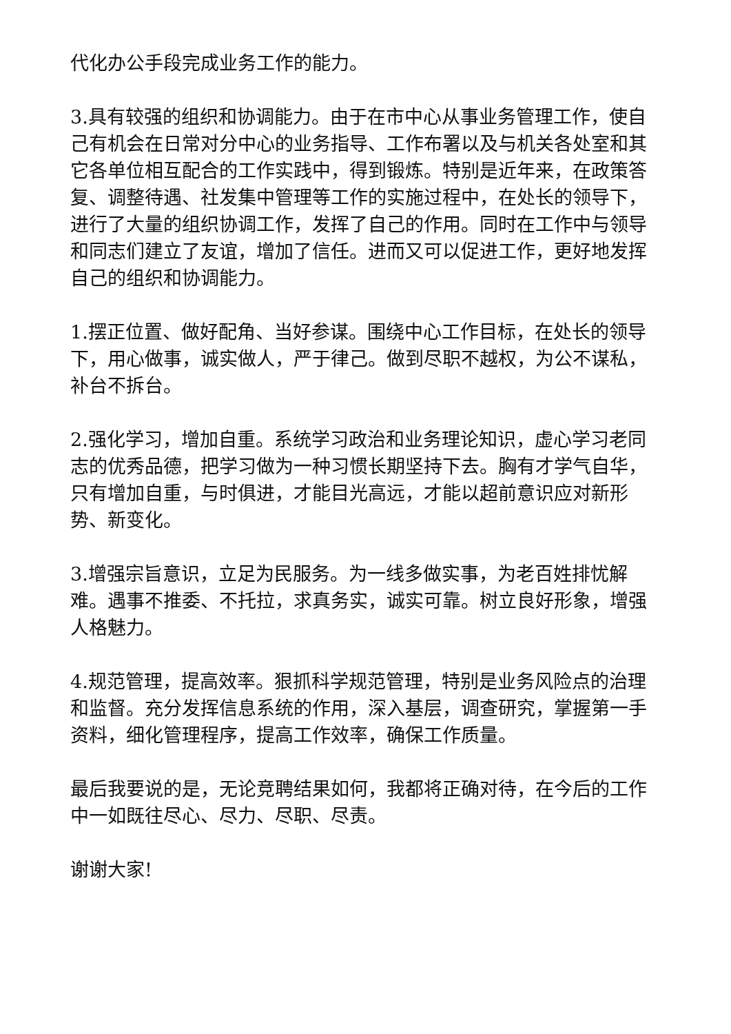代化办公手段完成业务工作的能力。
3.具有较强的组织和协调能力。由于在市中心从事业务管理工作，使自己有机会在日常对分中心的业务指导、工作布署以及与机关各处室和其它各单位相互配合的工作实践中，得到锻炼。特别是近年来，在政策答复、调整待遇、社发集中管理等工作的实施过程中，在处长的领导下，进行了大量的组织协调工作，发挥了自己的作用。同时在工作中与领导和同志们建立了友谊，增加了信任。进而又可以促进工作，更好地发挥自己的组织和协调能力。
1.摆正位置、做好配角、当好参谋。围绕中心工作目标，在处长的领导下，用心做事，诚实做人，严于律己。做到尽职不越权，为公不谋私，补台不拆台。
2.强化学习，增加自重。系统学习政治和业务理论知识，虚心学习老同志的优秀品德，把学习做为一种习惯长期坚持下去。胸有才学气自华，只有增加自重，与时俱进，才能目光高远，才能以超前意识应对新形势、新变化。
3.增强宗旨意识，立足为民服务。为一线多做实事，为老百姓排忧解难。遇事不推委、不托拉，求真务实，诚实可靠。树立良好形象，增强人格魅力。
4.规范管理，提高效率。狠抓科学规范管理，特别是业务风险点的治理和监督。充分发挥信息系统的作用，深入基层，调查研究，掌握第一手资料，细化管理程序，提高工作效率，确保工作质量。
最后我要说的是，无论竞聘结果如何，我都将正确对待，在今后的工作中一如既往尽心、尽力、尽职、尽责。
谢谢大家!